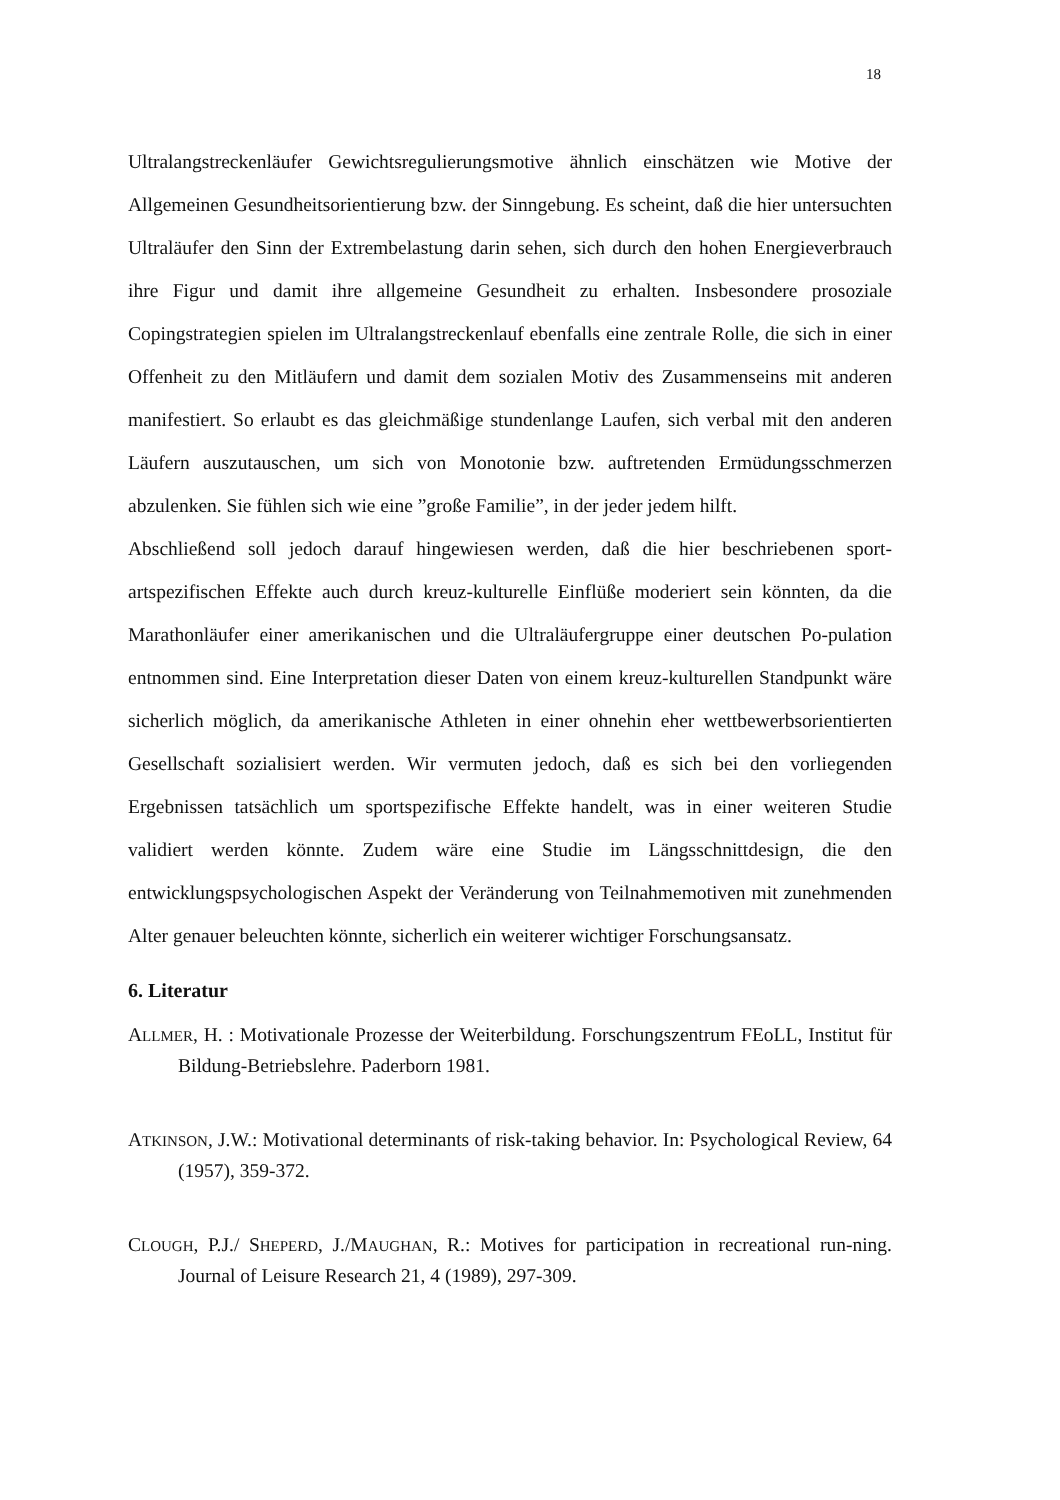18
Ultralangstreckenläufer Gewichtsregulierungsmotive ähnlich einschätzen wie Motive der Allgemeinen Gesundheitsorientierung bzw. der Sinngebung. Es scheint, daß die hier untersuchten Ultraläufer den Sinn der Extrembelastung darin sehen, sich durch den hohen Energieverbrauch ihre Figur und damit ihre allgemeine Gesundheit zu erhalten. Insbesondere prosoziale Copingstrategien spielen im Ultralangstreckenlauf ebenfalls eine zentrale Rolle, die sich in einer Offenheit zu den Mitläufern und damit dem sozialen Motiv des Zusammenseins mit anderen manifestiert. So erlaubt es das gleichmäßige stundenlange Laufen, sich verbal mit den anderen Läufern auszutauschen, um sich von Monotonie bzw. auftretenden Ermüdungsschmerzen abzulenken. Sie fühlen sich wie eine ”große Familie”, in der jeder jedem hilft.
Abschließend soll jedoch darauf hingewiesen werden, daß die hier beschriebenen sport-artspezifischen Effekte auch durch kreuz-kulturelle Einflüße moderiert sein könnten, da die Marathonläufer einer amerikanischen und die Ultraläufergruppe einer deutschen Po-pulation entnommen sind. Eine Interpretation dieser Daten von einem kreuz-kulturellen Standpunkt wäre sicherlich möglich, da amerikanische Athleten in einer ohnehin eher wettbewerbsorientierten Gesellschaft sozialisiert werden. Wir vermuten jedoch, daß es sich bei den vorliegenden Ergebnissen tatsächlich um sportspezifische Effekte handelt, was in einer weiteren Studie validiert werden könnte. Zudem wäre eine Studie im Längsschnittdesign, die den entwicklungspsychologischen Aspekt der Veränderung von Teilnahmemotiven mit zunehmenden Alter genauer beleuchten könnte, sicherlich ein weiterer wichtiger Forschungsansatz.
6. Literatur
ALLMER, H. : Motivationale Prozesse der Weiterbildung. Forschungszentrum FEoLL, Institut für Bildung-Betriebslehre. Paderborn 1981.
ATKINSON, J.W.: Motivational determinants of risk-taking behavior. In: Psychological Review, 64 (1957), 359-372.
CLOUGH, P.J./ SHEPERD, J./MAUGHAN, R.: Motives for participation in recreational run-ning. Journal of Leisure Research 21, 4 (1989), 297-309.